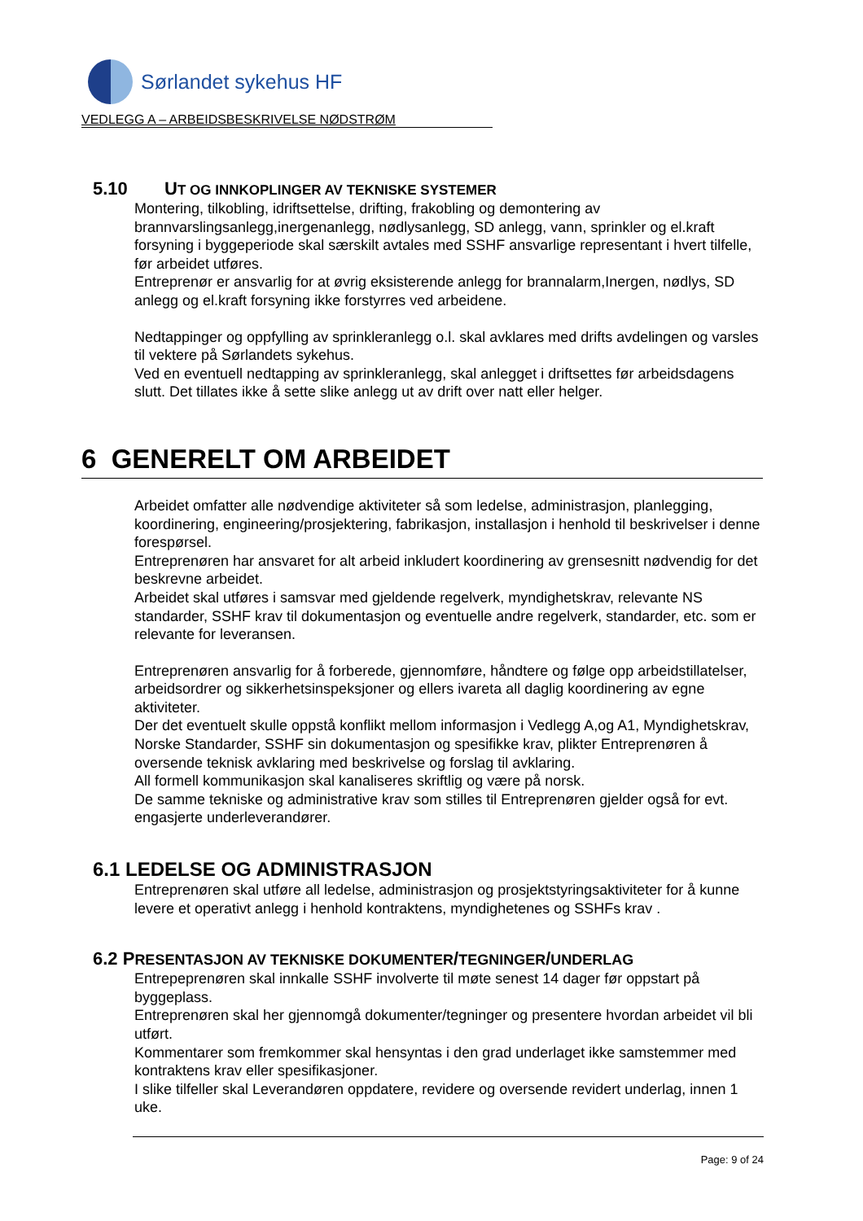Sørlandet sykehus HF
VEDLEGG A – ARBEIDSBESKRIVELSE NØDSTRØM
5.10 UT OG INNKOPLINGER AV TEKNISKE SYSTEMER
Montering, tilkobling, idriftsettelse, drifting, frakobling og demontering av brannvarslingsanlegg,inergenanlegg, nødlysanlegg, SD anlegg, vann, sprinkler og el.kraft forsyning i byggeperiode skal særskilt avtales med SSHF ansvarlige representant i hvert tilfelle, før arbeidet utføres.
Entreprenør er ansvarlig for at øvrig eksisterende anlegg for brannalarm,Inergen, nødlys, SD anlegg og el.kraft forsyning ikke forstyrres ved arbeidene.
Nedtappinger og oppfylling av sprinkleranlegg o.l. skal avklares med drifts avdelingen og varsles til vektere på Sørlandets sykehus.
Ved en eventuell nedtapping av sprinkleranlegg, skal anlegget i driftsettes før arbeidsdagens slutt. Det tillates ikke å sette slike anlegg ut av drift over natt eller helger.
6 GENERELT OM ARBEIDET
Arbeidet omfatter alle nødvendige aktiviteter så som ledelse, administrasjon, planlegging, koordinering, engineering/prosjektering, fabrikasjon, installasjon i henhold til beskrivelser i denne forespørsel.
Entreprenøren har ansvaret for alt arbeid inkludert koordinering av grensesnitt nødvendig for det beskrevne arbeidet.
Arbeidet skal utføres i samsvar med gjeldende regelverk, myndighetskrav, relevante NS standarder, SSHF krav til dokumentasjon og eventuelle andre regelverk, standarder, etc. som er relevante for leveransen.
Entreprenøren ansvarlig for å forberede, gjennomføre, håndtere og følge opp arbeidstillatelser, arbeidsordrer og sikkerhetsinspeksjoner og ellers ivareta all daglig koordinering av egne aktiviteter.
Der det eventuelt skulle oppstå konflikt mellom informasjon i Vedlegg A,og A1, Myndighetskrav, Norske Standarder, SSHF sin dokumentasjon og spesifikke krav, plikter Entreprenøren å oversende teknisk avklaring med beskrivelse og forslag til avklaring.
All formell kommunikasjon skal kanaliseres skriftlig og være på norsk.
De samme tekniske og administrative krav som stilles til Entreprenøren gjelder også for evt. engasjerte underleverandører.
6.1 LEDELSE OG ADMINISTRASJON
Entreprenøren skal utføre all ledelse, administrasjon og prosjektstyringsaktiviteter for å kunne levere et operativt anlegg i henhold kontraktens, myndighetenes og SSHFs krav .
6.2 PRESENTASJON AV TEKNISKE DOKUMENTER/TEGNINGER/UNDERLAG
Entrepeprenøren skal innkalle SSHF involverte til møte senest 14 dager før oppstart på byggeplass.
Entreprenøren skal her gjennomgå dokumenter/tegninger og presentere hvordan arbeidet vil bli utført.
Kommentarer som fremkommer skal hensyntas i den grad underlaget ikke samstemmer med kontraktens krav eller spesifikasjoner.
I slike tilfeller skal Leverandøren oppdatere, revidere og oversende revidert underlag, innen 1 uke.
Page: 9 of 24